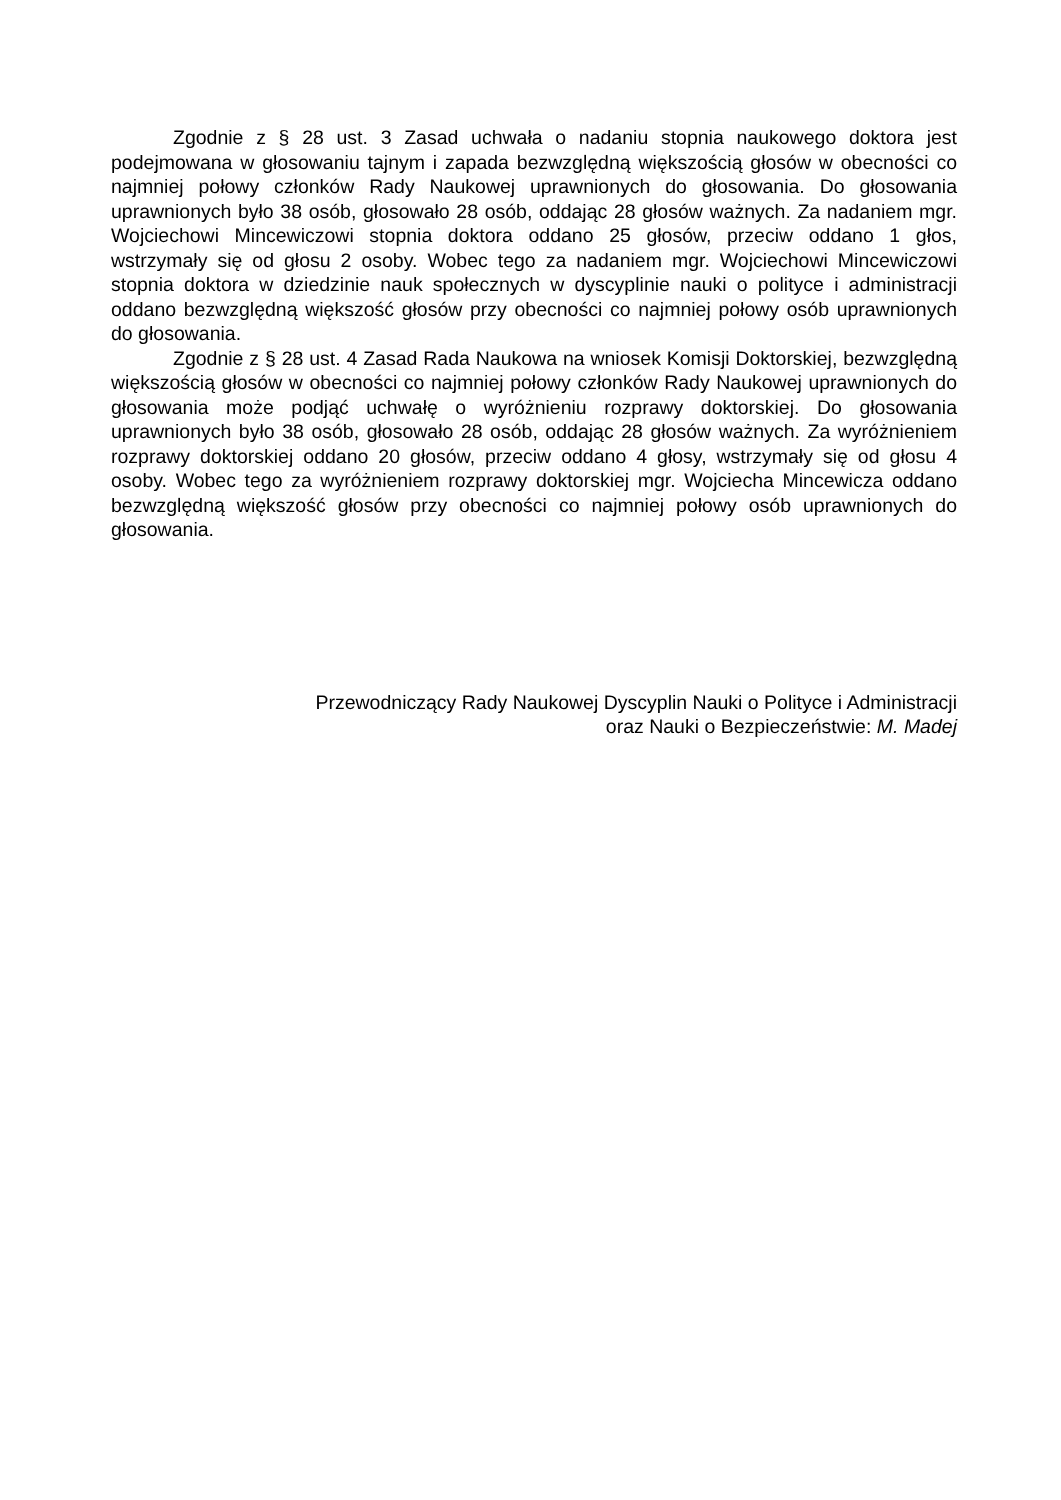Zgodnie z § 28 ust. 3 Zasad uchwała o nadaniu stopnia naukowego doktora jest podejmowana w głosowaniu tajnym i zapada bezwzględną większością głosów w obecności co najmniej połowy członków Rady Naukowej uprawnionych do głosowania. Do głosowania uprawnionych było 38 osób, głosowało 28 osób, oddając 28 głosów ważnych. Za nadaniem mgr. Wojciechowi Mincewiczowi stopnia doktora oddano 25 głosów, przeciw oddano 1 głos, wstrzymały się od głosu 2 osoby. Wobec tego za nadaniem mgr. Wojciechowi Mincewiczowi stopnia doktora w dziedzinie nauk społecznych w dyscyplinie nauki o polityce i administracji oddano bezwzględną większość głosów przy obecności co najmniej połowy osób uprawnionych do głosowania.
Zgodnie z § 28 ust. 4 Zasad Rada Naukowa na wniosek Komisji Doktorskiej, bezwzględną większością głosów w obecności co najmniej połowy członków Rady Naukowej uprawnionych do głosowania może podjąć uchwałę o wyróżnieniu rozprawy doktorskiej. Do głosowania uprawnionych było 38 osób, głosowało 28 osób, oddając 28 głosów ważnych. Za wyróżnieniem rozprawy doktorskiej oddano 20 głosów, przeciw oddano 4 głosy, wstrzymały się od głosu 4 osoby. Wobec tego za wyróżnieniem rozprawy doktorskiej mgr. Wojciecha Mincewicza oddano bezwzględną większość głosów przy obecności co najmniej połowy osób uprawnionych do głosowania.
Przewodniczący Rady Naukowej Dyscyplin Nauki o Polityce i Administracji
oraz Nauki o Bezpieczeństwie: M. Madej